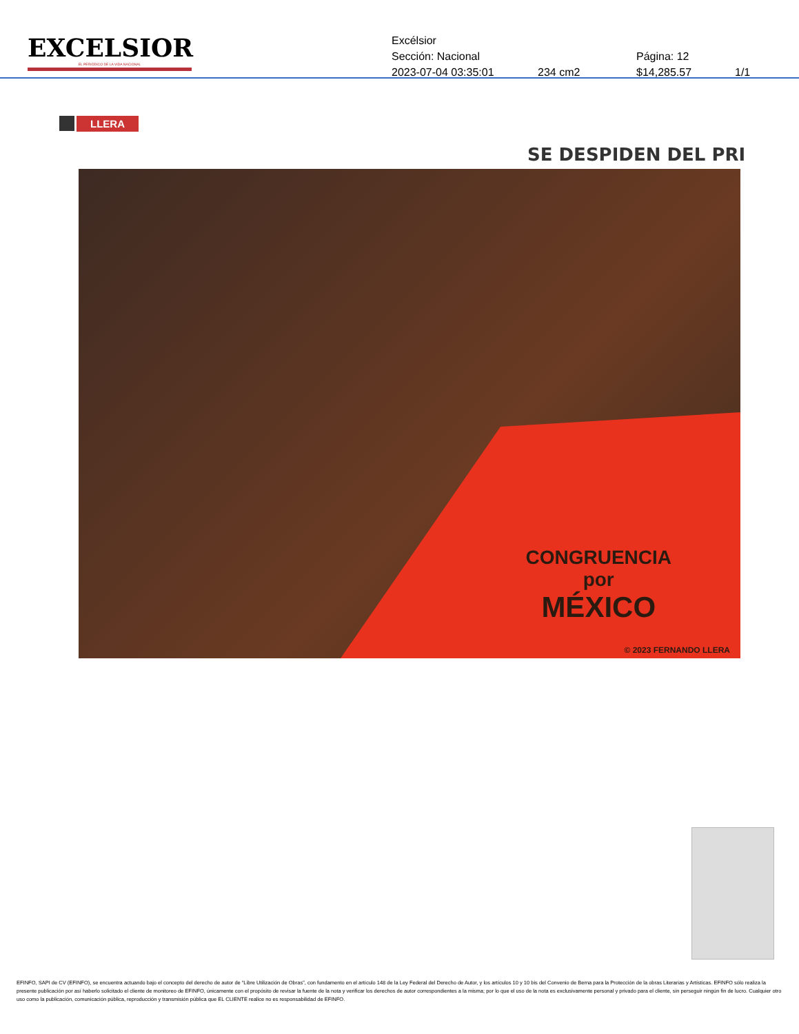EXCELSIOR
EL PERIÓDICO DE LA VIDA NACIONAL
Excélsior
Sección: Nacional Página: 12
2023-07-04 03:35:01 234 cm2 $14,285.57 1/1
LLERA
SE DESPIDEN DEL PRI
CONGRUENCIA
por
MÉXICO
© 2023 FERNANDO LLERA
EFINFO, SAPI de CV (EFINFO), se encuentra actuando bajo el concepto del derecho de autor de “Libre Utilización de Obras”, con fundamento en el artículo 148 de la Ley Federal del Derecho de Autor, y los artículos 10 y 10 bis del Convenio de Berna para la Protección de la obras Literarias y Artísticas. EFINFO sólo realiza la presente publicación por así haberlo solicitado el cliente de monitoreo de EFINFO, únicamente con el propósito de revisar la fuente de la nota y verificar los derechos de autor correspondientes a la misma; por lo que el uso de la nota es exclusivamente personal y privado para el cliente, sin perseguir ningún fin de lucro. Cualquier otro uso como la publicación, comunicación pública, reproducción y transmisión pública que EL CLIENTE realice no es responsabilidad de EFINFO.